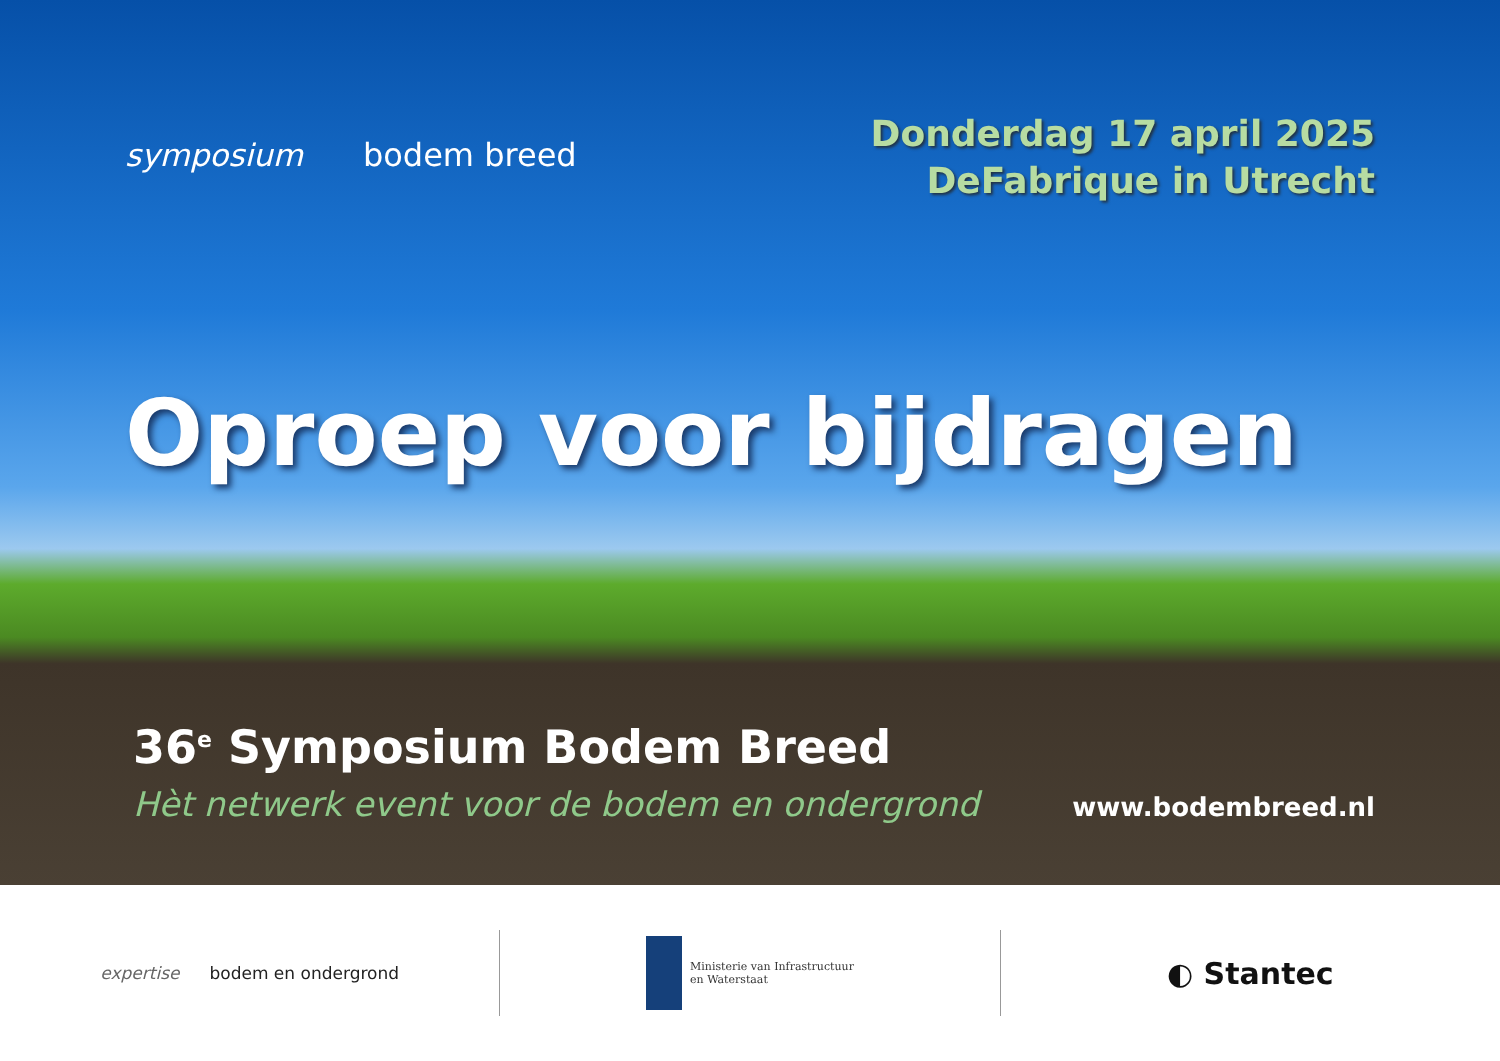symposium bodem breed
Donderdag 17 april 2025
DeFabrique in Utrecht
Oproep voor bijdragen
36<sup>e</sup> Symposium Bodem Breed
Hèt netwerk event voor de bodem en ondergrond www.bodembreed.nl
expertise bodem en ondergrond
Ministerie van Infrastructuur
en Waterstaat
◐ Stantec